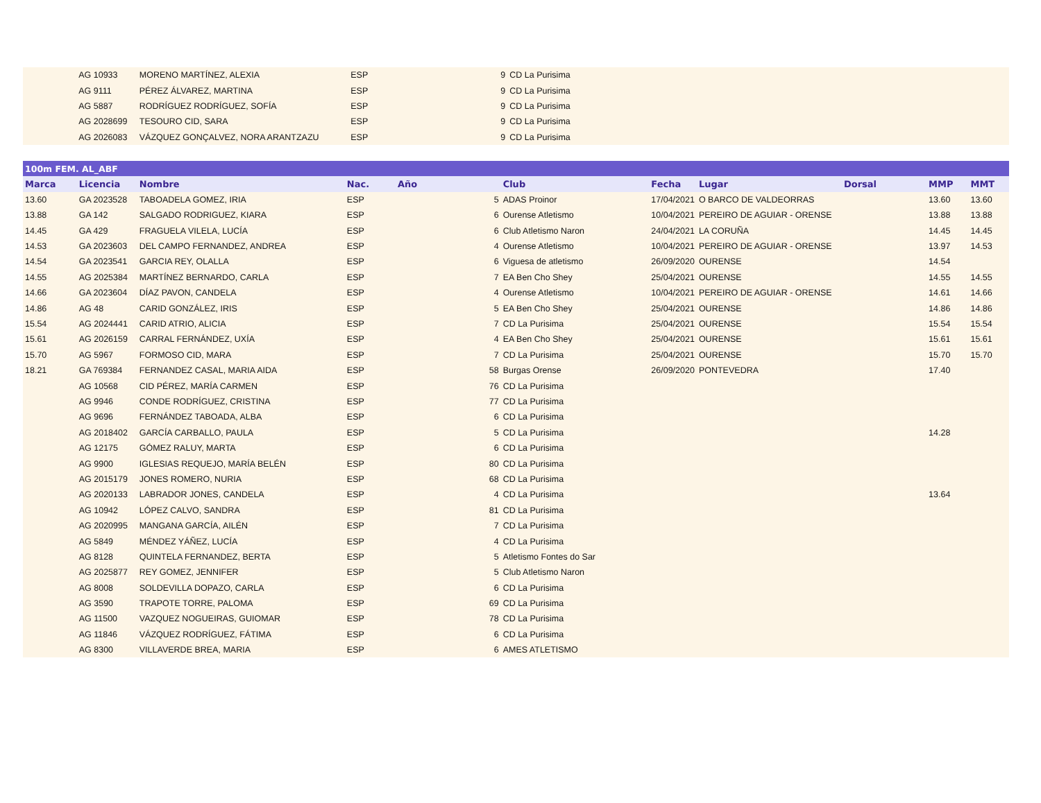| | AG 10933 | MORENO MARTÍNEZ, ALEXIA | ESP | | 9 | CD La Purisima | | | | | |
| | AG 9111 | PÉREZ ÁLVAREZ, MARTINA | ESP | | 9 | CD La Purisima | | | | | |
| | AG 5887 | RODRÍGUEZ RODRÍGUEZ, SOFÍA | ESP | | 9 | CD La Purisima | | | | | |
| | AG 2028699 | TESOURO CID, SARA | ESP | | 9 | CD La Purisima | | | | | |
| | AG 2026083 | VÁZQUEZ GONÇALVEZ, NORA ARANTZAZU | ESP | | 9 | CD La Purisima | | | | | |
| 100m FEM. AL_ABF | | | | | | | | | | | |
| Marca | Licencia | Nombre | Nac. | Año | | Club | Fecha | Lugar | Dorsal | MMP | MMT |
| 13.60 | GA 2023528 | TABOADELA GOMEZ, IRIA | ESP | | 5 | ADAS Proinor | 17/04/2021 | O BARCO DE VALDEORRAS | | 13.60 | 13.60 |
| 13.88 | GA 142 | SALGADO RODRIGUEZ, KIARA | ESP | | 6 | Ourense Atletismo | 10/04/2021 | PEREIRO DE AGUIAR - ORENSE | | 13.88 | 13.88 |
| 14.45 | GA 429 | FRAGUELA VILELA, LUCÍA | ESP | | 6 | Club Atletismo Naron | 24/04/2021 | LA CORUÑA | | 14.45 | 14.45 |
| 14.53 | GA 2023603 | DEL CAMPO FERNANDEZ, ANDREA | ESP | | 4 | Ourense Atletismo | 10/04/2021 | PEREIRO DE AGUIAR - ORENSE | | 13.97 | 14.53 |
| 14.54 | GA 2023541 | GARCIA REY, OLALLA | ESP | | 6 | Viguesa de atletismo | 26/09/2020 | OURENSE | | 14.54 | |
| 14.55 | AG 2025384 | MARTÍNEZ BERNARDO, CARLA | ESP | | 7 | EA Ben Cho Shey | 25/04/2021 | OURENSE | | 14.55 | 14.55 |
| 14.66 | GA 2023604 | DÍAZ PAVON, CANDELA | ESP | | 4 | Ourense Atletismo | 10/04/2021 | PEREIRO DE AGUIAR - ORENSE | | 14.61 | 14.66 |
| 14.86 | AG 48 | CARID GONZÁLEZ, IRIS | ESP | | 5 | EA Ben Cho Shey | 25/04/2021 | OURENSE | | 14.86 | 14.86 |
| 15.54 | AG 2024441 | CARID ATRIO, ALICIA | ESP | | 7 | CD La Purisima | 25/04/2021 | OURENSE | | 15.54 | 15.54 |
| 15.61 | AG 2026159 | CARRAL FERNÁNDEZ, UXÍA | ESP | | 4 | EA Ben Cho Shey | 25/04/2021 | OURENSE | | 15.61 | 15.61 |
| 15.70 | AG 5967 | FORMOSO CID, MARA | ESP | | 7 | CD La Purisima | 25/04/2021 | OURENSE | | 15.70 | 15.70 |
| 18.21 | GA 769384 | FERNANDEZ CASAL, MARIA AIDA | ESP | | 58 | Burgas Orense | 26/09/2020 | PONTEVEDRA | | 17.40 | |
| | AG 10568 | CID PÉREZ, MARÍA CARMEN | ESP | | 76 | CD La Purisima | | | | | |
| | AG 9946 | CONDE RODRÍGUEZ, CRISTINA | ESP | | 77 | CD La Purisima | | | | | |
| | AG 9696 | FERNÁNDEZ TABOADA, ALBA | ESP | | 6 | CD La Purisima | | | | | |
| | AG 2018402 | GARCÍA CARBALLO, PAULA | ESP | | 5 | CD La Purisima | | | | 14.28 | |
| | AG 12175 | GÓMEZ RALUY, MARTA | ESP | | 6 | CD La Purisima | | | | | |
| | AG 9900 | IGLESIAS REQUEJO, MARÍA BELÉN | ESP | | 80 | CD La Purisima | | | | | |
| | AG 2015179 | JONES ROMERO, NURIA | ESP | | 68 | CD La Purisima | | | | | |
| | AG 2020133 | LABRADOR JONES, CANDELA | ESP | | 4 | CD La Purisima | | | | 13.64 | |
| | AG 10942 | LÓPEZ CALVO, SANDRA | ESP | | 81 | CD La Purisima | | | | | |
| | AG 2020995 | MANGANA GARCÍA, AILÉN | ESP | | 7 | CD La Purisima | | | | | |
| | AG 5849 | MÉNDEZ YÁÑEZ, LUCÍA | ESP | | 4 | CD La Purisima | | | | | |
| | AG 8128 | QUINTELA FERNANDEZ, BERTA | ESP | | 5 | Atletismo Fontes do Sar | | | | | |
| | AG 2025877 | REY GOMEZ, JENNIFER | ESP | | 5 | Club Atletismo Naron | | | | | |
| | AG 8008 | SOLDEVILLA DOPAZO, CARLA | ESP | | 6 | CD La Purisima | | | | | |
| | AG 3590 | TRAPOTE TORRE, PALOMA | ESP | | 69 | CD La Purisima | | | | | |
| | AG 11500 | VAZQUEZ NOGUEIRAS, GUIOMAR | ESP | | 78 | CD La Purisima | | | | | |
| | AG 11846 | VÁZQUEZ RODRÍGUEZ, FÁTIMA | ESP | | 6 | CD La Purisima | | | | | |
| | AG 8300 | VILLAVERDE BREA, MARIA | ESP | | 6 | AMES ATLETISMO | | | | | |